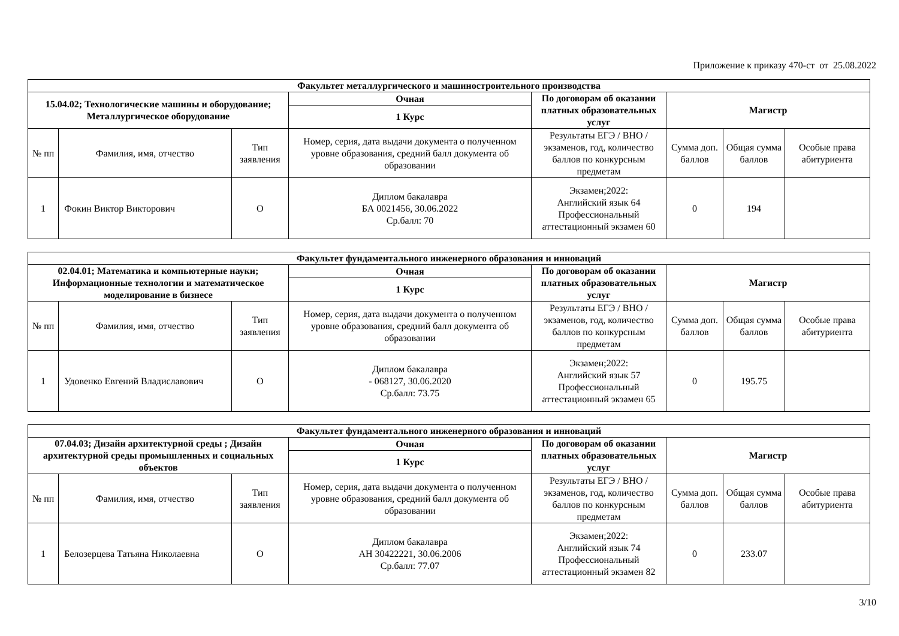Приложение к приказу 470-ст от 25.08.2022
| Факультет металлургического и машиностроительного производства | | | | | | | |
| --- | --- | --- | --- | --- | --- | --- | --- |
| 15.04.02; Технологические машины и оборудование; Металлургическое оборудование | | | Очная | По договорам об оказании платных образовательных услуг | Магистр | | |
| | | | 1 Курс | | | | |
| № пп | Фамилия, имя, отчество | Тип заявления | Номер, серия, дата выдачи документа о полученном уровне образования, средний балл документа об образовании | Результаты ЕГЭ / ВНО / экзаменов, год, количество баллов по конкурсным предметам | Сумма доп. баллов | Общая сумма баллов | Особые права абитуриента |
| 1 | Фокин Виктор Викторович | О | Диплом бакалавра БА 0021456, 30.06.2022 Ср.балл: 70 | Экзамен;2022: Английский язык 64 Профессиональный аттестационный экзамен 60 | 0 | 194 | |
| Факультет фундаментального инженерного образования и инноваций | | | | | | | |
| --- | --- | --- | --- | --- | --- | --- | --- |
| 02.04.01; Математика и компьютерные науки; Информационные технологии и математическое моделирование в бизнесе | | | Очная | По договорам об оказании платных образовательных услуг | Магистр | | |
| | | | 1 Курс | | | | |
| № пп | Фамилия, имя, отчество | Тип заявления | Номер, серия, дата выдачи документа о полученном уровне образования, средний балл документа об образовании | Результаты ЕГЭ / ВНО / экзаменов, год, количество баллов по конкурсным предметам | Сумма доп. баллов | Общая сумма баллов | Особые права абитуриента |
| 1 | Удовенко Евгений Владиславович | О | Диплом бакалавра - 068127, 30.06.2020 Ср.балл: 73.75 | Экзамен;2022: Английский язык 57 Профессиональный аттестационный экзамен 65 | 0 | 195.75 | |
| Факультет фундаментального инженерного образования и инноваций | | | | | | | |
| --- | --- | --- | --- | --- | --- | --- | --- |
| 07.04.03; Дизайн архитектурной среды ; Дизайн архитектурной среды промышленных и социальных объектов | | | Очная | По договорам об оказании платных образовательных услуг | Магистр | | |
| | | | 1 Курс | | | | |
| № пп | Фамилия, имя, отчество | Тип заявления | Номер, серия, дата выдачи документа о полученном уровне образования, средний балл документа об образовании | Результаты ЕГЭ / ВНО / экзаменов, год, количество баллов по конкурсным предметам | Сумма доп. баллов | Общая сумма баллов | Особые права абитуриента |
| 1 | Белозерцева Татьяна Николаевна | О | Диплом бакалавра АН 30422221, 30.06.2006 Ср.балл: 77.07 | Экзамен;2022: Английский язык 74 Профессиональный аттестационный экзамен 82 | 0 | 233.07 | |
3/10